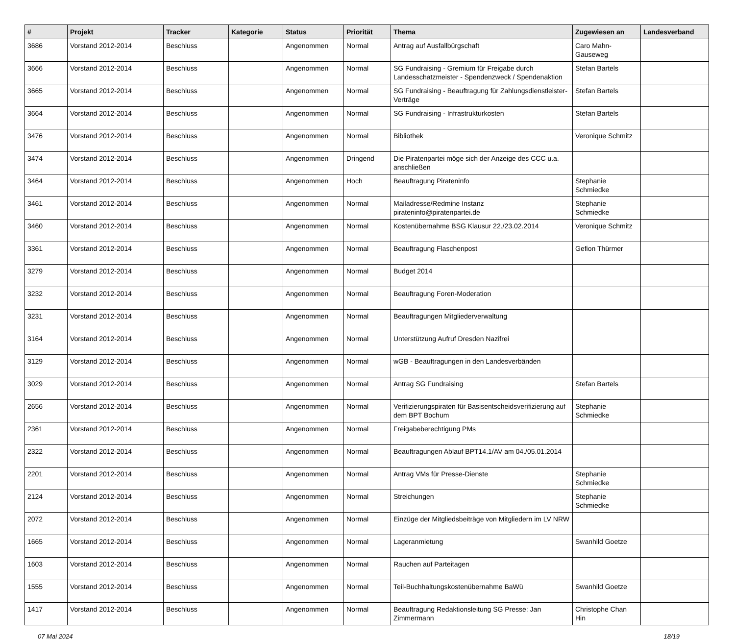| # | Projekt | Tracker | Kategorie | Status | Priorität | Thema | Zugewiesen an | Landesverband |
| --- | --- | --- | --- | --- | --- | --- | --- | --- |
| 3686 | Vorstand 2012-2014 | Beschluss | | Angenommen | Normal | Antrag auf Ausfallbürgschaft | Caro Mahn-Gauseweg | |
| 3666 | Vorstand 2012-2014 | Beschluss | | Angenommen | Normal | SG Fundraising - Gremium für Freigabe durch Landesschatzmeister - Spendenzweck / Spendenaktion | Stefan Bartels | |
| 3665 | Vorstand 2012-2014 | Beschluss | | Angenommen | Normal | SG Fundraising - Beauftragung für Zahlungsdienstleister-Verträge | Stefan Bartels | |
| 3664 | Vorstand 2012-2014 | Beschluss | | Angenommen | Normal | SG Fundraising - Infrastrukturkosten | Stefan Bartels | |
| 3476 | Vorstand 2012-2014 | Beschluss | | Angenommen | Normal | Bibliothek | Veronique Schmitz | |
| 3474 | Vorstand 2012-2014 | Beschluss | | Angenommen | Dringend | Die Piratenpartei möge sich der Anzeige des CCC u.a. anschließen | | |
| 3464 | Vorstand 2012-2014 | Beschluss | | Angenommen | Hoch | Beauftragung Pirateninfo | Stephanie Schmiedke | |
| 3461 | Vorstand 2012-2014 | Beschluss | | Angenommen | Normal | Mailadresse/Redmine Instanz pirateninfo@piratenpartei.de | Stephanie Schmiedke | |
| 3460 | Vorstand 2012-2014 | Beschluss | | Angenommen | Normal | Kostenübernahme BSG Klausur 22./23.02.2014 | Veronique Schmitz | |
| 3361 | Vorstand 2012-2014 | Beschluss | | Angenommen | Normal | Beauftragung Flaschenpost | Gefion Thürmer | |
| 3279 | Vorstand 2012-2014 | Beschluss | | Angenommen | Normal | Budget 2014 | | |
| 3232 | Vorstand 2012-2014 | Beschluss | | Angenommen | Normal | Beauftragung Foren-Moderation | | |
| 3231 | Vorstand 2012-2014 | Beschluss | | Angenommen | Normal | Beauftragungen Mitgliederverwaltung | | |
| 3164 | Vorstand 2012-2014 | Beschluss | | Angenommen | Normal | Unterstützung Aufruf Dresden Nazifrei | | |
| 3129 | Vorstand 2012-2014 | Beschluss | | Angenommen | Normal | wGB - Beauftragungen in den Landesverbänden | | |
| 3029 | Vorstand 2012-2014 | Beschluss | | Angenommen | Normal | Antrag SG Fundraising | Stefan Bartels | |
| 2656 | Vorstand 2012-2014 | Beschluss | | Angenommen | Normal | Verifizierungspiraten für Basisentscheidsverifizierung auf dem BPT Bochum | Stephanie Schmiedke | |
| 2361 | Vorstand 2012-2014 | Beschluss | | Angenommen | Normal | Freigabeberechtigung PMs | | |
| 2322 | Vorstand 2012-2014 | Beschluss | | Angenommen | Normal | Beauftragungen Ablauf BPT14.1/AV am 04./05.01.2014 | | |
| 2201 | Vorstand 2012-2014 | Beschluss | | Angenommen | Normal | Antrag VMs für Presse-Dienste | Stephanie Schmiedke | |
| 2124 | Vorstand 2012-2014 | Beschluss | | Angenommen | Normal | Streichungen | Stephanie Schmiedke | |
| 2072 | Vorstand 2012-2014 | Beschluss | | Angenommen | Normal | Einzüge der Mitgliedsbeiträge von Mitgliedern im LV NRW | | |
| 1665 | Vorstand 2012-2014 | Beschluss | | Angenommen | Normal | Lageranmietung | Swanhild Goetze | |
| 1603 | Vorstand 2012-2014 | Beschluss | | Angenommen | Normal | Rauchen auf Parteitagen | | |
| 1555 | Vorstand 2012-2014 | Beschluss | | Angenommen | Normal | Teil-Buchhaltungskostenübernahme BaWü | Swanhild Goetze | |
| 1417 | Vorstand 2012-2014 | Beschluss | | Angenommen | Normal | Beauftragung Redaktionsleitung SG Presse: Jan Zimmermann | Christophe Chan Hin | |
07 Mai 2024 18/19